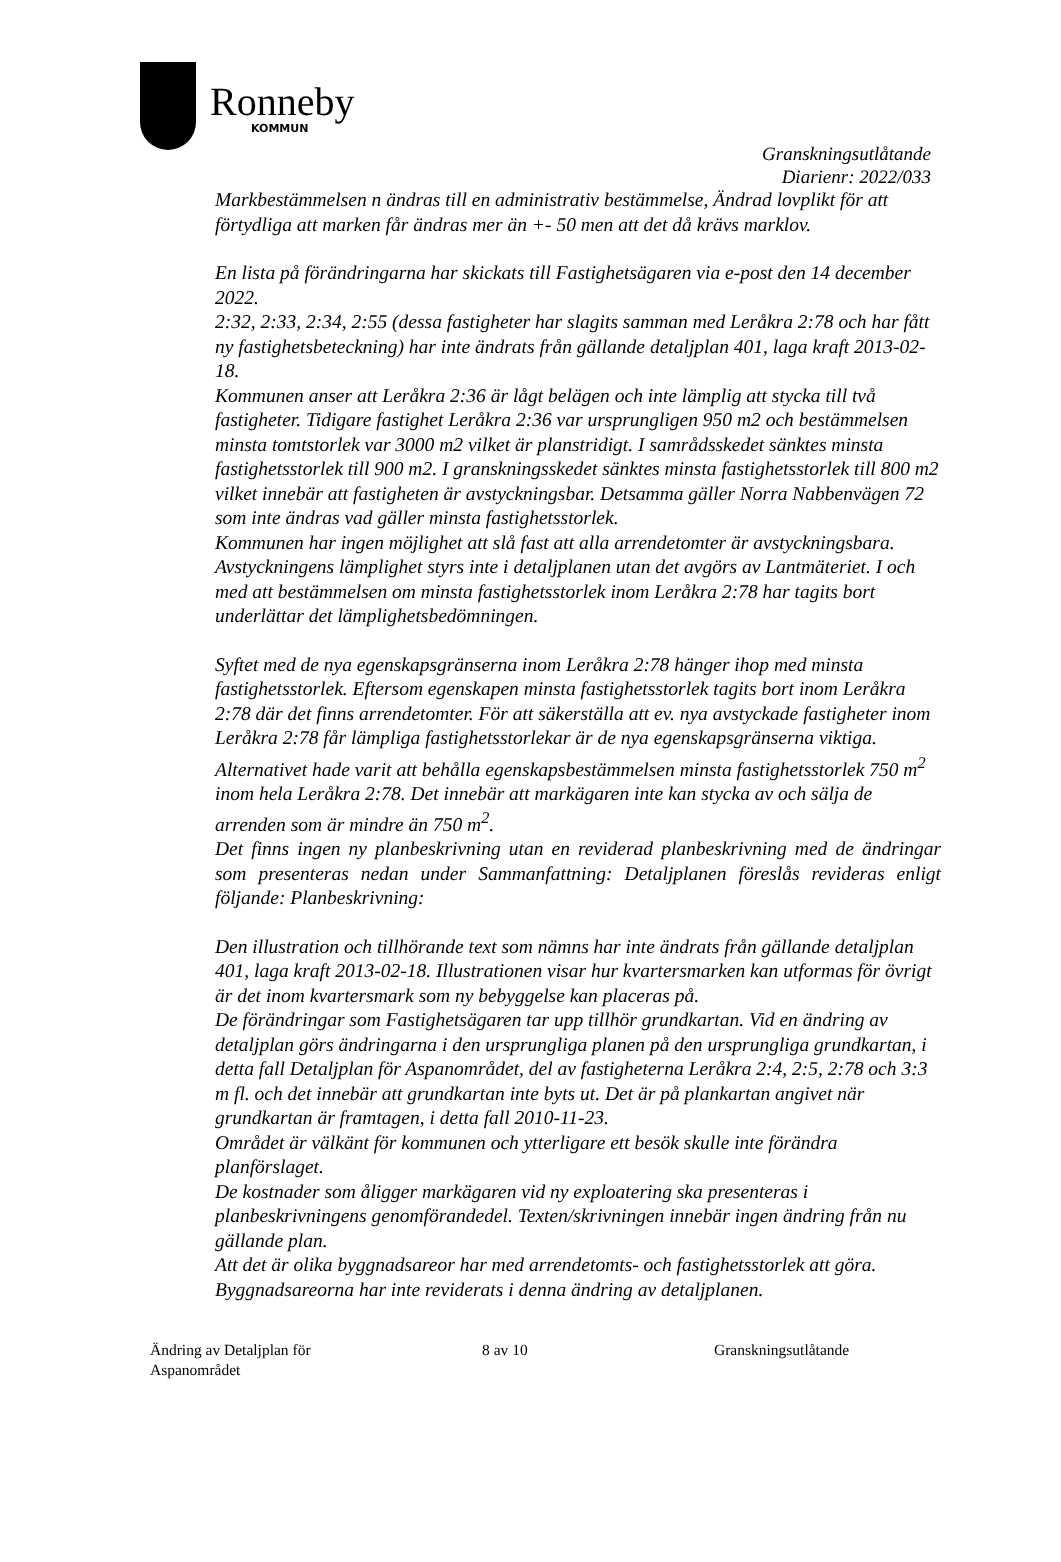Ronneby
KOMMUN
Granskningsutlåtande
Diarienr: 2022/033
Markbestämmelsen n ändras till en administrativ bestämmelse, Ändrad lovplikt för att förtydliga att marken får ändras mer än +- 50 men att det då krävs marklov.
En lista på förändringarna har skickats till Fastighetsägaren via e-post den 14 december 2022.
2:32, 2:33, 2:34, 2:55 (dessa fastigheter har slagits samman med Leråkra 2:78 och har fått ny fastighetsbeteckning) har inte ändrats från gällande detaljplan 401, laga kraft 2013-02-18.
Kommunen anser att Leråkra 2:36 är lågt belägen och inte lämplig att stycka till två fastigheter. Tidigare fastighet Leråkra 2:36 var ursprungligen 950 m2 och bestämmelsen minsta tomtstorlek var 3000 m2 vilket är planstridigt. I samrådsskedet sänktes minsta fastighetsstorlek till 900 m2. I granskningsskedet sänktes minsta fastighetsstorlek till 800 m2 vilket innebär att fastigheten är avstyckningsbar. Detsamma gäller Norra Nabbenvägen 72 som inte ändras vad gäller minsta fastighetsstorlek.
Kommunen har ingen möjlighet att slå fast att alla arrendetomter är avstyckningsbara. Avstyckningens lämplighet styrs inte i detaljplanen utan det avgörs av Lantmäteriet. I och med att bestämmelsen om minsta fastighetsstorlek inom Leråkra 2:78 har tagits bort underlättar det lämplighetsbedömningen.
Syftet med de nya egenskapsgränserna inom Leråkra 2:78 hänger ihop med minsta fastighetsstorlek. Eftersom egenskapen minsta fastighetsstorlek tagits bort inom Leråkra 2:78 där det finns arrendetomter. För att säkerställa att ev. nya avstyckade fastigheter inom Leråkra 2:78 får lämpliga fastighetsstorlekar är de nya egenskapsgränserna viktiga. Alternativet hade varit att behålla egenskapsbestämmelsen minsta fastighetsstorlek 750 m<sup>2</sup> inom hela Leråkra 2:78. Det innebär att markägaren inte kan stycka av och sälja de arrenden som är mindre än 750 m<sup>2</sup>.
Det finns ingen ny planbeskrivning utan en reviderad planbeskrivning med de ändringar som presenteras nedan under Sammanfattning: Detaljplanen föreslås revideras enligt följande: Planbeskrivning:
Den illustration och tillhörande text som nämns har inte ändrats från gällande detaljplan 401, laga kraft 2013-02-18. Illustrationen visar hur kvartersmarken kan utformas för övrigt är det inom kvartersmark som ny bebyggelse kan placeras på.
De förändringar som Fastighetsägaren tar upp tillhör grundkartan. Vid en ändring av detaljplan görs ändringarna i den ursprungliga planen på den ursprungliga grundkartan, i detta fall Detaljplan för Aspanområdet, del av fastigheterna Leråkra 2:4, 2:5, 2:78 och 3:3 m fl. och det innebär att grundkartan inte byts ut. Det är på plankartan angivet när grundkartan är framtagen, i detta fall 2010-11-23.
Området är välkänt för kommunen och ytterligare ett besök skulle inte förändra planförslaget.
De kostnader som åligger markägaren vid ny exploatering ska presenteras i planbeskrivningens genomförandedel. Texten/skrivningen innebär ingen ändring från nu gällande plan.
Att det är olika byggnadsareor har med arrendetomts- och fastighetsstorlek att göra. Byggnadsareorna har inte reviderats i denna ändring av detaljplanen.
Ändring av Detaljplan för
Aspanområdet
8 av 10 Granskningsutlåtande